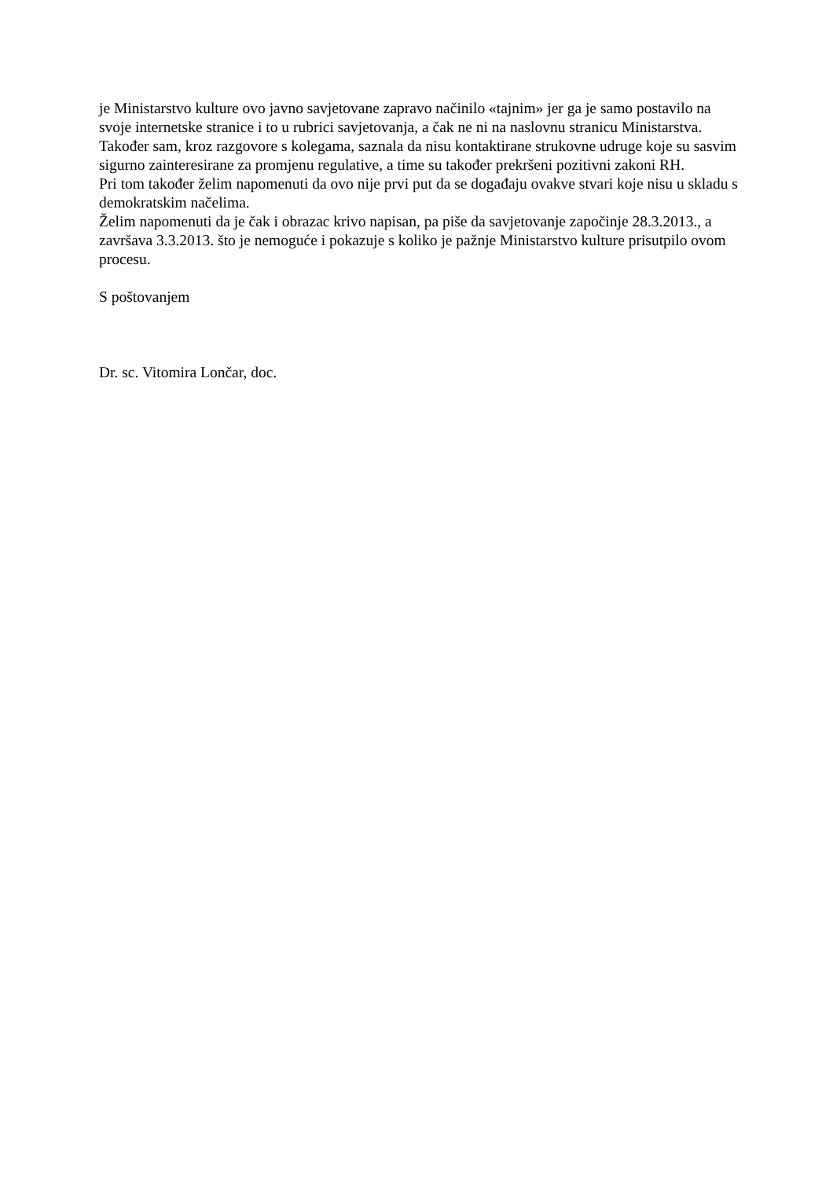je Ministarstvo kulture ovo javno savjetovane zapravo načinilo «tajnim» jer ga je samo postavilo na svoje internetske stranice i to u rubrici savjetovanja, a čak ne ni na naslovnu stranicu Ministarstva.
Također sam, kroz razgovore s kolegama, saznala da nisu kontaktirane strukovne udruge koje su sasvim sigurno zainteresirane za promjenu regulative, a time su također prekršeni pozitivni zakoni RH.
Pri tom također želim napomenuti da ovo nije prvi put da se događaju ovakve stvari koje nisu u skladu s demokratskim načelima.
Želim napomenuti da je čak i obrazac krivo napisan, pa piše da savjetovanje započinje 28.3.2013., a završava 3.3.2013. što je nemoguće i pokazuje s koliko je pažnje Ministarstvo kulture prisutpilo ovom procesu.
S poštovanjem
Dr. sc. Vitomira Lončar, doc.